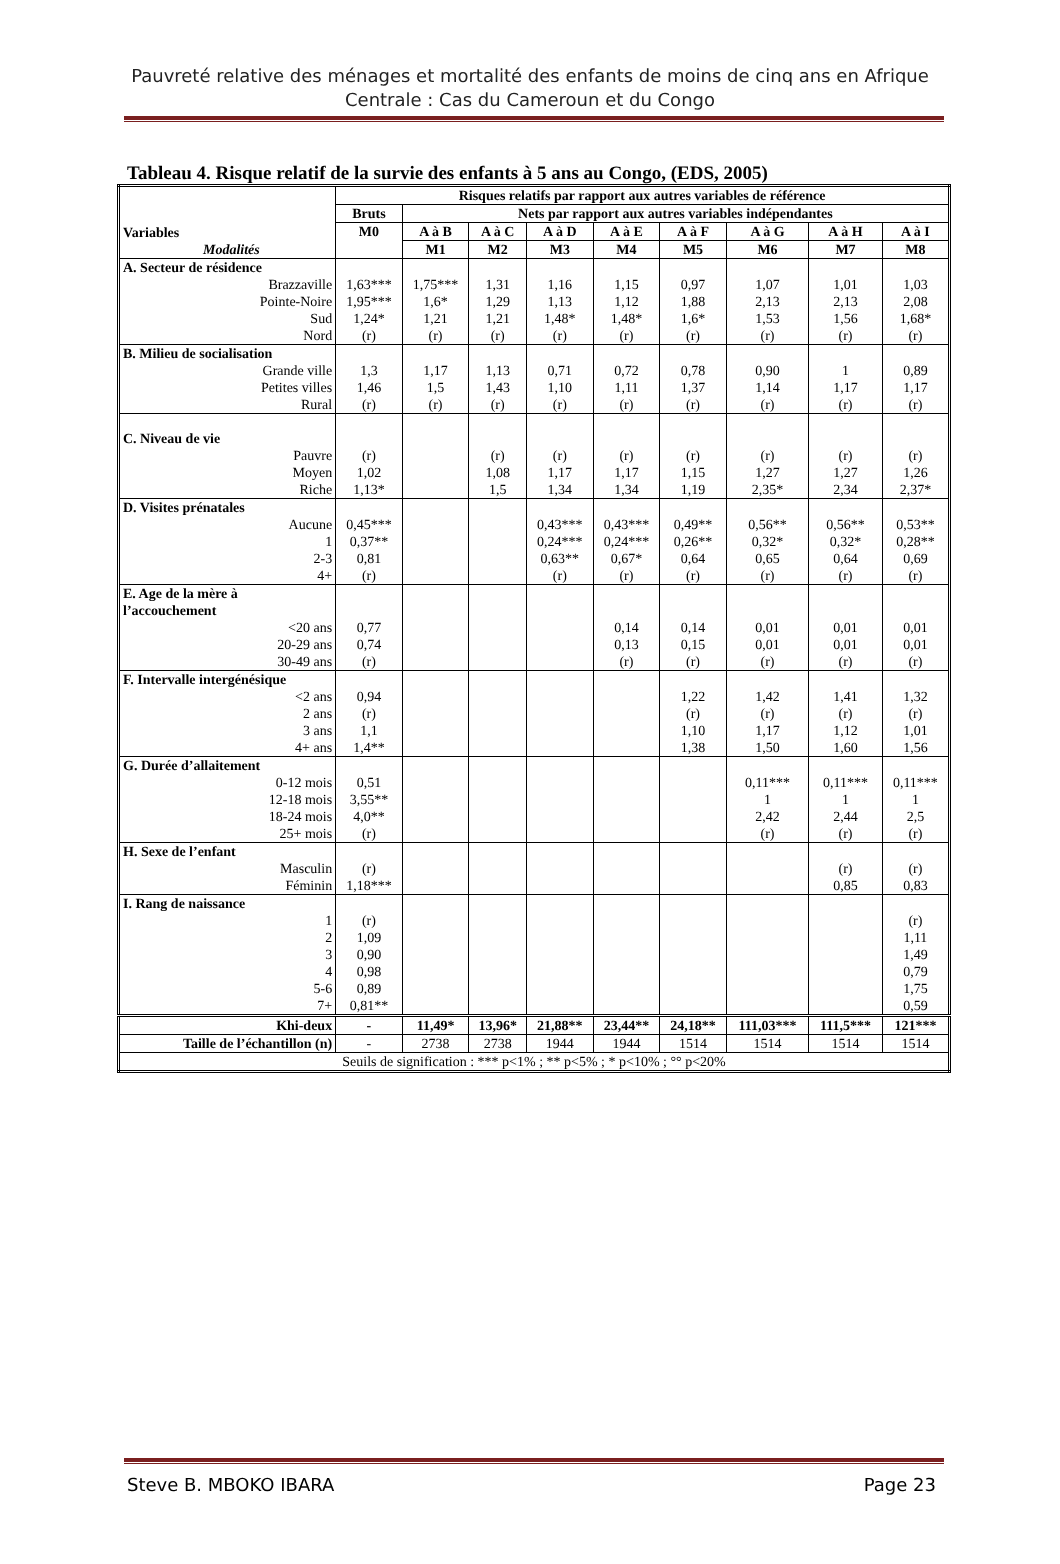Pauvreté relative des ménages et mortalité des enfants de moins de cinq ans en Afrique Centrale : Cas du Cameroun et du Congo
Tableau 4. Risque relatif de la survie des enfants à 5 ans au Congo, (EDS, 2005)
| Variables Modalités | Risques relatifs par rapport aux autres variables de référence | | | | | | | | |
| --- | --- | --- | --- | --- | --- | --- | --- | --- | --- |
| | Bruts | Nets par rapport aux autres variables indépendantes | | | | | | | |
| | M0 | A à B | A à C | A à D | A à E | A à F | A à G | A à H | A à I |
| | | M1 | M2 | M3 | M4 | M5 | M6 | M7 | M8 |
| A. Secteur de résidence | | | | | | | | | |
| Brazzaville | 1,63*** | 1,75*** | 1,31 | 1,16 | 1,15 | 0,97 | 1,07 | 1,01 | 1,03 |
| Pointe-Noire | 1,95*** | 1,6* | 1,29 | 1,13 | 1,12 | 1,88 | 2,13 | 2,13 | 2,08 |
| Sud | 1,24* | 1,21 | 1,21 | 1,48* | 1,48* | 1,6* | 1,53 | 1,56 | 1,68* |
| Nord | (r) | (r) | (r) | (r) | (r) | (r) | (r) | (r) | (r) |
| B. Milieu de socialisation | | | | | | | | | |
| Grande ville | 1,3 | 1,17 | 1,13 | 0,71 | 0,72 | 0,78 | 0,90 | 1 | 0,89 |
| Petites villes | 1,46 | 1,5 | 1,43 | 1,10 | 1,11 | 1,37 | 1,14 | 1,17 | 1,17 |
| Rural | (r) | (r) | (r) | (r) | (r) | (r) | (r) | (r) | (r) |
| C. Niveau de vie | | | | | | | | | |
| Pauvre | (r) | | (r) | (r) | (r) | (r) | (r) | (r) | (r) |
| Moyen | 1,02 | | 1,08 | 1,17 | 1,17 | 1,15 | 1,27 | 1,27 | 1,26 |
| Riche | 1,13* | | 1,5 | 1,34 | 1,34 | 1,19 | 2,35* | 2,34 | 2,37* |
| D. Visites prénatales | | | | | | | | | |
| Aucune | 0,45*** | | | 0,43*** | 0,43*** | 0,49** | 0,56** | 0,56** | 0,53** |
| 1 | 0,37** | | | 0,24*** | 0,24*** | 0,26** | 0,32* | 0,32* | 0,28** |
| 2-3 | 0,81 | | | 0,63** | 0,67* | 0,64 | 0,65 | 0,64 | 0,69 |
| 4+ | (r) | | | (r) | (r) | (r) | (r) | (r) | (r) |
| E. Age de la mère à l’accouchement | | | | | | | | | |
| <20 ans | 0,77 | | | | 0,14 | 0,14 | 0,01 | 0,01 | 0,01 |
| 20-29 ans | 0,74 | | | | 0,13 | 0,15 | 0,01 | 0,01 | 0,01 |
| 30-49 ans | (r) | | | | (r) | (r) | (r) | (r) | (r) |
| F. Intervalle intergénésique | | | | | | | | | |
| <2 ans | 0,94 | | | | | 1,22 | 1,42 | 1,41 | 1,32 |
| 2 ans | (r) | | | | | (r) | (r) | (r) | (r) |
| 3 ans | 1,1 | | | | | 1,10 | 1,17 | 1,12 | 1,01 |
| 4+ ans | 1,4** | | | | | 1,38 | 1,50 | 1,60 | 1,56 |
| G. Durée d’allaitement | | | | | | | | | |
| 0-12 mois | 0,51 | | | | | | 0,11*** | 0,11*** | 0,11*** |
| 12-18 mois | 3,55** | | | | | | 1 | 1 | 1 |
| 18-24 mois | 4,0** | | | | | | 2,42 | 2,44 | 2,5 |
| 25+ mois | (r) | | | | | | (r) | (r) | (r) |
| H. Sexe de l’enfant | | | | | | | | | |
| Masculin | (r) | | | | | | | (r) | (r) |
| Féminin | 1,18*** | | | | | | | 0,85 | 0,83 |
| I. Rang de naissance | | | | | | | | | |
| 1 | (r) | | | | | | | | (r) |
| 2 | 1,09 | | | | | | | | 1,11 |
| 3 | 0,90 | | | | | | | | 1,49 |
| 4 | 0,98 | | | | | | | | 0,79 |
| 5-6 | 0,89 | | | | | | | | 1,75 |
| 7+ | 0,81** | | | | | | | | 0,59 |
| Khi-deux | - | 11,49* | 13,96* | 21,88** | 23,44** | 24,18** | 111,03*** | 111,5*** | 121*** |
| Taille de l’échantillon (n) | - | 2738 | 2738 | 1944 | 1944 | 1514 | 1514 | 1514 | 1514 |
| Seuils de signification : *** p<1% ; ** p<5% ; * p<10% ; °° p<20% | | | | | | | | | |
Steve B. MBOKO IBARA Page 23